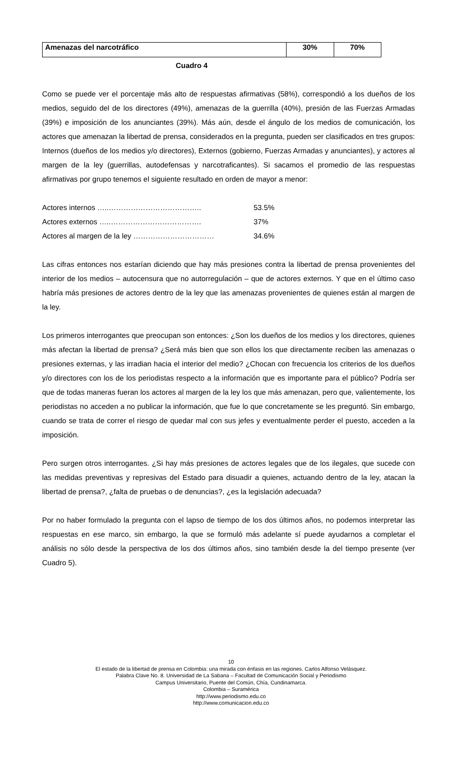| Amenazas del narcotráfico | 30% | 70% |
Cuadro 4
Como se puede ver el porcentaje más alto de respuestas afirmativas (58%), correspondió a los dueños de los medios, seguido del de los directores (49%), amenazas de la guerrilla (40%), presión de las Fuerzas Armadas (39%) e imposición de los anunciantes (39%). Más aún, desde el ángulo de los medios de comunicación, los actores que amenazan la libertad de prensa, considerados en la pregunta, pueden ser clasificados en tres grupos: Internos (dueños de los medios y/o directores), Externos (gobierno, Fuerzas Armadas y anunciantes), y actores al margen de la ley (guerrillas, autodefensas y narcotraficantes). Si sacamos el promedio de las respuestas afirmativas por grupo tenemos el siguiente resultado en orden de mayor a menor:
Actores internos …..……………………………….. 53.5%
Actores externos …..………………………………. 37%
Actores al margen de la ley …………………………… 34.6%
Las cifras entonces nos estarían diciendo que hay más presiones contra la libertad de prensa provenientes del interior de los medios – autocensura que no autorregulación – que de actores externos. Y que en el último caso habría más presiones de actores dentro de la ley que las amenazas provenientes de quienes están al margen de la ley.
Los primeros interrogantes que preocupan son entonces: ¿Son los dueños de los medios y los directores, quienes más afectan la libertad de prensa? ¿Será más bien que son ellos los que directamente reciben las amenazas o presiones externas, y las irradian hacia el interior del medio? ¿Chocan con frecuencia los criterios de los dueños y/o directores con los de los periodistas respecto a la información que es importante para el público? Podría ser que de todas maneras fueran los actores al margen de la ley los que más amenazan, pero que, valientemente, los periodistas no acceden a no publicar la información, que fue lo que concretamente se les preguntó. Sin embargo, cuando se trata de correr el riesgo de quedar mal con sus jefes y eventualmente perder el puesto, acceden a la imposición.
Pero surgen otros interrogantes. ¿Si hay más presiones de actores legales que de los ilegales, que sucede con las medidas preventivas y represivas del Estado para disuadir a quienes, actuando dentro de la ley, atacan la libertad de prensa?, ¿falta de pruebas o de denuncias?, ¿es la legislación adecuada?
Por no haber formulado la pregunta con el lapso de tiempo de los dos últimos años, no podemos interpretar las respuestas en ese marco, sin embargo, la que se formuló más adelante sí puede ayudarnos a completar el análisis no sólo desde la perspectiva de los dos últimos años, sino también desde la del tiempo presente (ver Cuadro 5).
10
El estado de la libertad de prensa en Colombia: una mirada con énfasis en las regiones. Carlos Alfonso Velásquez.
Palabra Clave No. 8. Universidad de La Sabana – Facultad de Comunicación Social y Periodismo
Campus Universitario, Puente del Común, Chía, Cundinamarca.
Colombia – Suramérica
http://www.periodismo.edu.co
http://www.comunicacion.edu.co